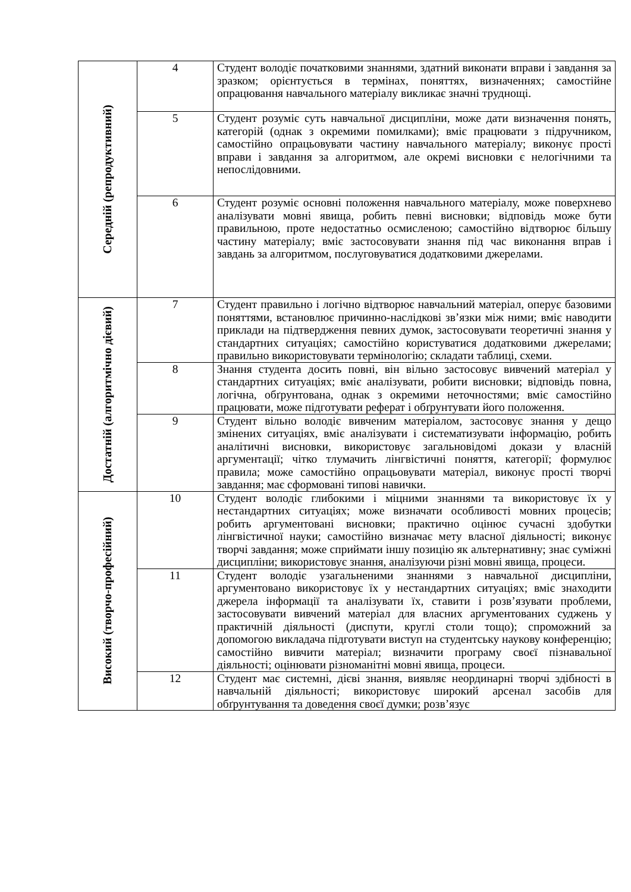| Середній (репродуктивний) | 4 | Студент володіє початковими знаннями, здатний виконати вправи і завдання за зразком; орієнтується в термінах, поняттях, визначеннях; самостійне опрацювання навчального матеріалу викликає значні труднощі. |
| | 5 | Студент розуміє суть навчальної дисципліни, може дати визначення понять, категорій (однак з окремими помилками); вміє працювати з підручником, самостійно опрацьовувати частину навчального матеріалу; виконує прості вправи і завдання за алгоритмом, але окремі висновки є нелогічними та непослідовними. |
| | 6 | Студент розуміє основні положення навчального матеріалу, може поверхнево аналізувати мовні явища, робить певні висновки; відповідь може бути правильною, проте недостатньо осмисленою; самостійно відтворює більшу частину матеріалу; вміє застосовувати знання під час виконання вправ і завдань за алгоритмом, послуговуватися додатковими джерелами. |
| Достатній (алгоритмічно дієвий) | 7 | Студент правильно і логічно відтворює навчальний матеріал, оперує базовими поняттями, встановлює причинно-наслідкові зв’язки між ними; вміє наводити приклади на підтвердження певних думок, застосовувати теоретичні знання у стандартних ситуаціях; самостійно користуватися додатковими джерелами; правильно використовувати термінологію; складати таблиці, схеми. |
| | 8 | Знання студента досить повні, він вільно застосовує вивчений матеріал у стандартних ситуаціях; вміє аналізувати, робити висновки; відповідь повна, логічна, обґрунтована, однак з окремими неточностями; вміє самостійно працювати, може підготувати реферат і обґрунтувати його положення. |
| | 9 | Студент вільно володіє вивченим матеріалом, застосовує знання у дещо змінених ситуаціях, вміє аналізувати і систематизувати інформацію, робить аналітичні висновки, використовує загальновідомі докази у власній аргументації; чітко тлумачить лінгвістичні поняття, категорії; формулює правила; може самостійно опрацьовувати матеріал, виконує прості творчі завдання; має сформовані типові навички. |
| Високий (творчо-професійний) | 10 | Студент володіє глибокими і міцними знаннями та використовує їх у нестандартних ситуаціях; може визначати особливості мовних процесів; робить аргументовані висновки; практично оцінює сучасні здобутки лінгвістичної науки; самостійно визначає мету власної діяльності; виконує творчі завдання; може сприймати іншу позицію як альтернативну; знає суміжні дисципліни; використовує знання, аналізуючи різні мовні явища, процеси. |
| | 11 | Студент володіє узагальненими знаннями з навчальної дисципліни, аргументовано використовує їх у нестандартних ситуаціях; вміє знаходити джерела інформації та аналізувати їх, ставити і розв’язувати проблеми, застосовувати вивчений матеріал для власних аргументованих суджень у практичній діяльності (диспути, круглі столи тощо); спроможний за допомогою викладача підготувати виступ на студентську наукову конференцію; самостійно вивчити матеріал; визначити програму своєї пізнавальної діяльності; оцінювати різноманітні мовні явища, процеси. |
| | 12 | Студент має системні, дієві знання, виявляє неординарні творчі здібності в навчальній діяльності; використовує широкий арсенал засобів для обґрунтування та доведення своєї думки; розв’язує |